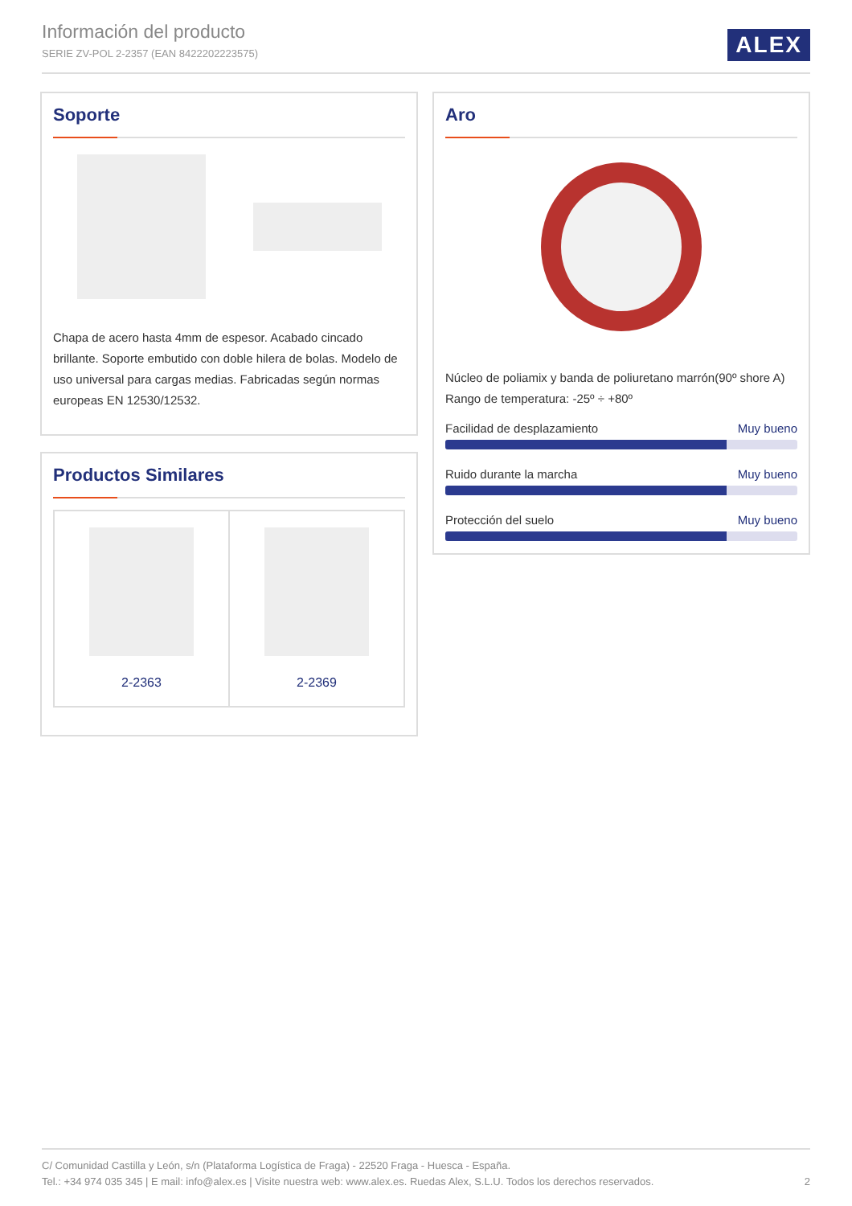Información del producto
SERIE ZV-POL 2-2357 (EAN 8422202223575)
ALEX
Soporte
Chapa de acero hasta 4mm de espesor. Acabado cincado brillante. Soporte embutido con doble hilera de bolas. Modelo de uso universal para cargas medias. Fabricadas según normas europeas EN 12530/12532.
Aro
Núcleo de poliamix y banda de poliuretano marrón(90º shore A)
Rango de temperatura: -25º ÷ +80º
Facilidad de desplazamiento Muy bueno
Ruido durante la marcha Muy bueno
Protección del suelo Muy bueno
Productos Similares
2-2363 2-2369
C/ Comunidad Castilla y León, s/n (Plataforma Logística de Fraga) - 22520 Fraga - Huesca - España.
Tel.: +34 974 035 345 | E mail: info@alex.es | Visite nuestra web: www.alex.es. Ruedas Alex, S.L.U. Todos los derechos reservados. 2